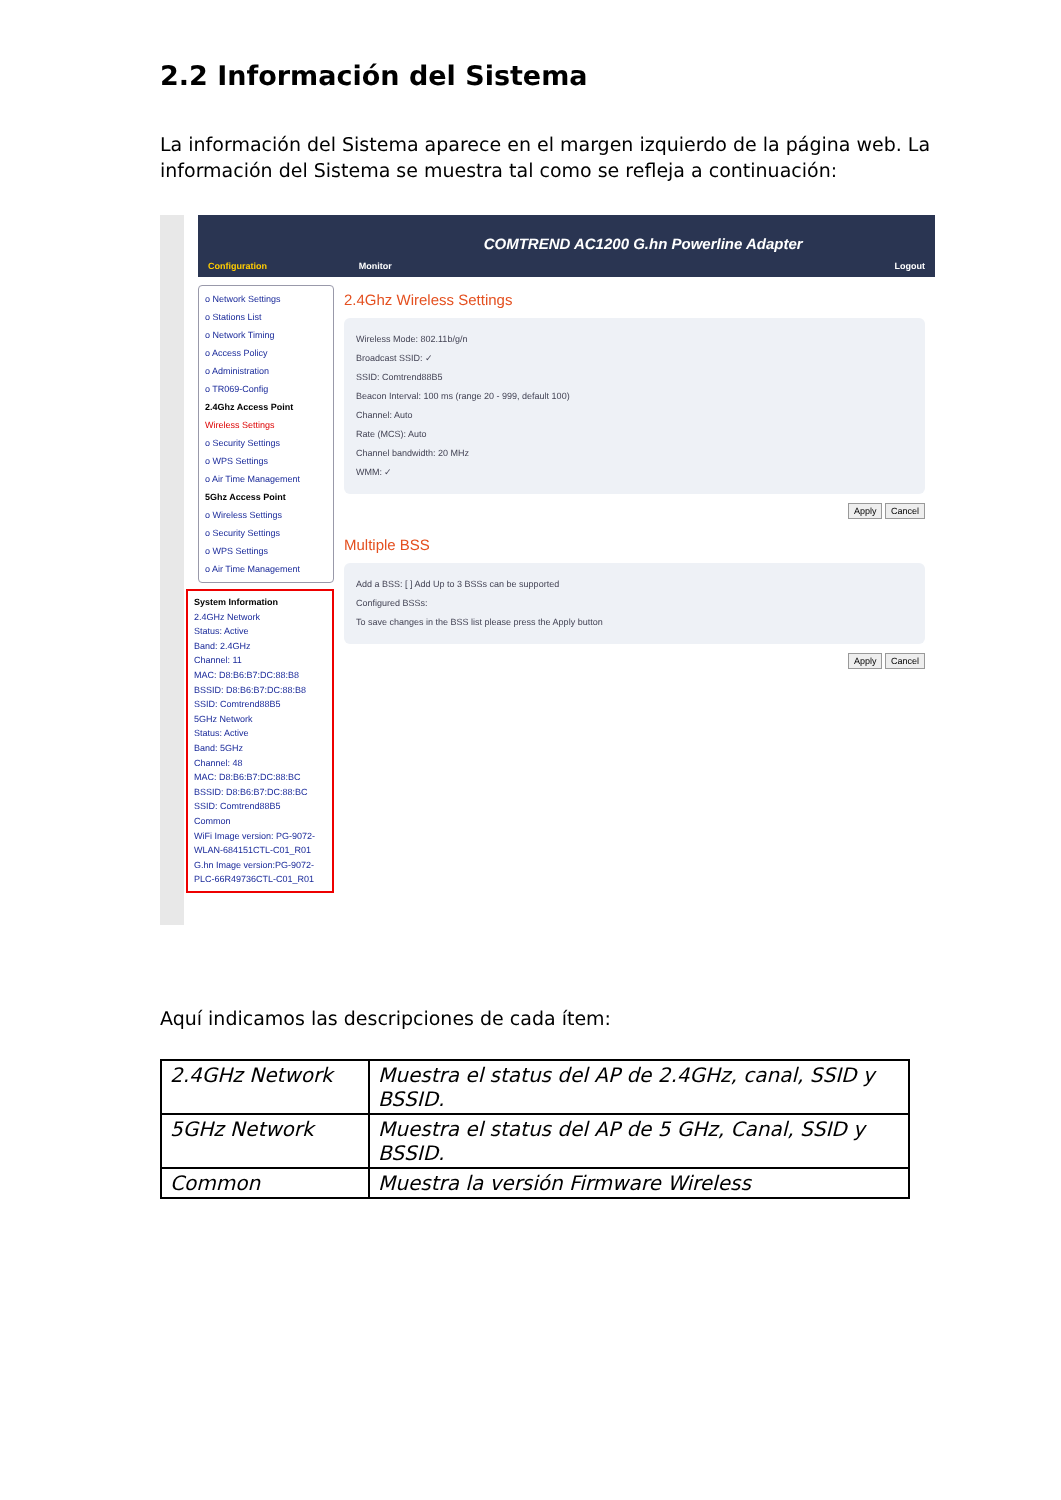2.2 Información del Sistema
La información del Sistema aparece en el margen izquierdo de la página web. La información del Sistema se muestra tal como se refleja a continuación:
Configuration Monitor COMTREND AC1200 G.hn Powerline Adapter Logout
o Network Settings
o Stations List
o Network Timing
o Access Policy
o Administration
o TR069-Config
2.4Ghz Access Point
Wireless Settings
o Security Settings
o WPS Settings
o Air Time Management
5Ghz Access Point
o Wireless Settings
o Security Settings
o WPS Settings
o Air Time Management
System Information
2.4GHz Network
Status: Active
Band: 2.4GHz
Channel: 11
MAC: D8:B6:B7:DC:88:B8
BSSID: D8:B6:B7:DC:88:B8
SSID: Comtrend88B5
5GHz Network
Status: Active
Band: 5GHz
Channel: 48
MAC: D8:B6:B7:DC:88:BC
BSSID: D8:B6:B7:DC:88:BC
SSID: Comtrend88B5
Common
WiFi Image version: PG-9072-WLAN-684151CTL-C01_R01
G.hn Image version:PG-9072-PLC-66R49736CTL-C01_R01
2.4Ghz Wireless Settings
Wireless Mode: 802.11b/g/n
Broadcast SSID: ✓
SSID: Comtrend88B5
Beacon Interval: 100 ms (range 20 - 999, default 100)
Channel: Auto
Rate (MCS): Auto
Channel bandwidth: 20 MHz
WMM: ✓
Apply Cancel
Multiple BSS
Add a BSS: [ ] Add Up to 3 BSSs can be supported
Configured BSSs:
To save changes in the BSS list please press the Apply button
Apply Cancel
Aquí indicamos las descripciones de cada ítem:
| 2.4GHz Network | Muestra el status del AP de 2.4GHz, canal, SSID y BSSID. |
| 5GHz Network | Muestra el status del AP de 5 GHz, Canal, SSID y BSSID. |
| Common | Muestra la versión Firmware Wireless |